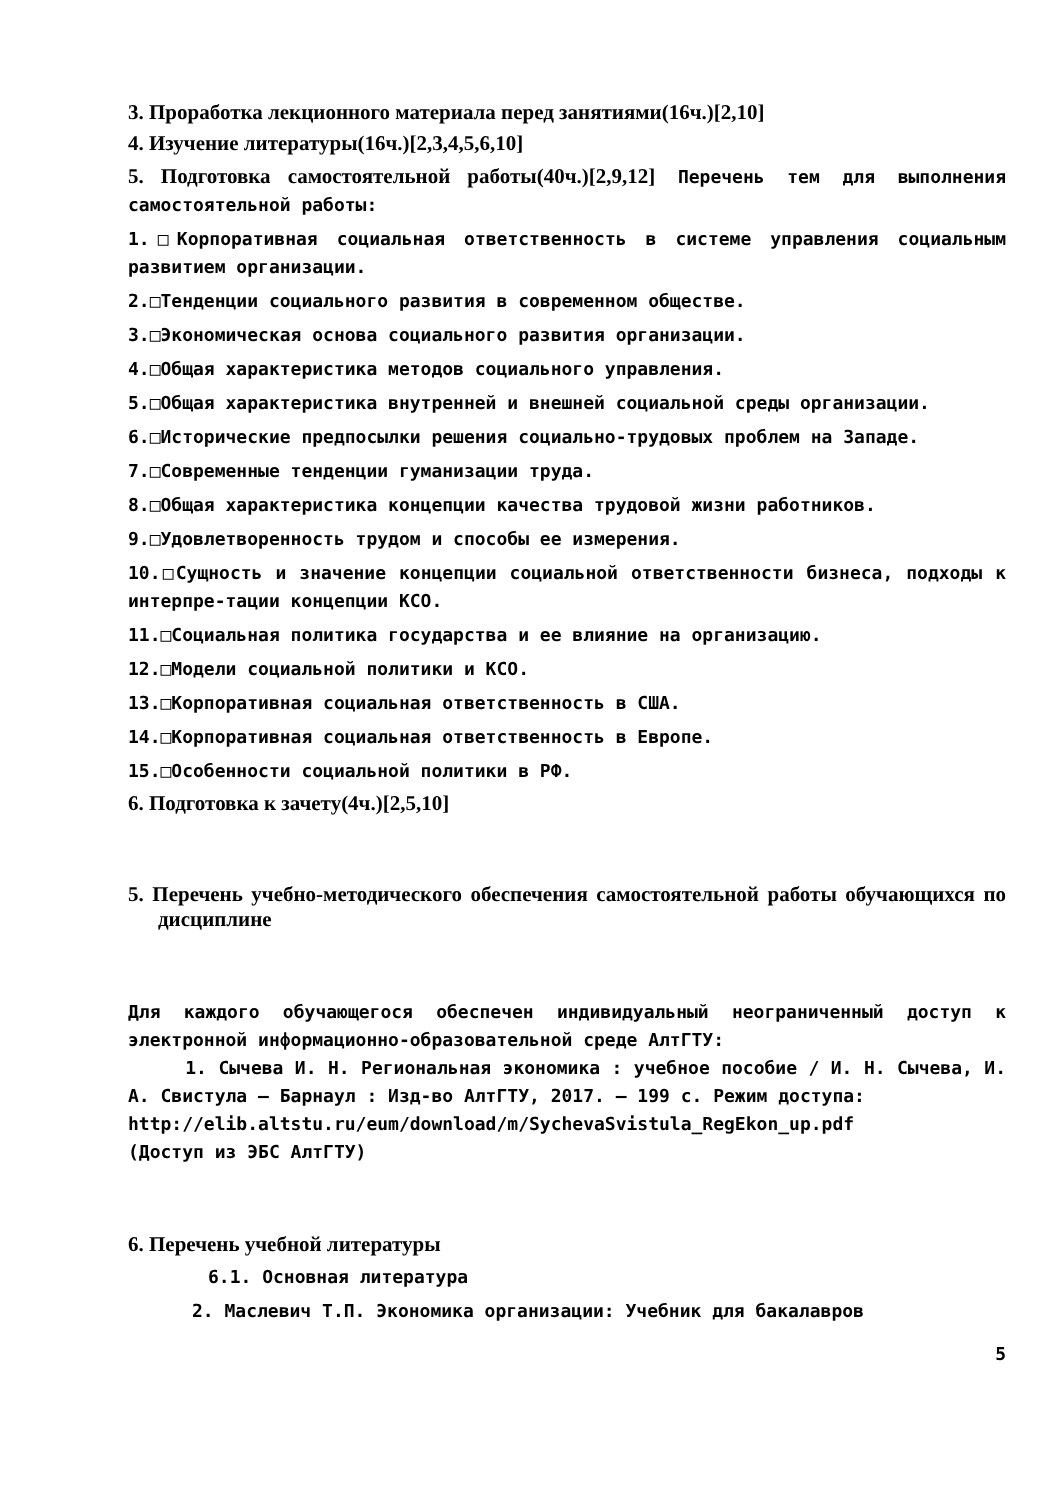3. Проработка лекционного материала перед занятиями(16ч.)[2,10]
4. Изучение литературы(16ч.)[2,3,4,5,6,10]
5. Подготовка самостоятельной работы(40ч.)[2,9,12] Перечень тем для выполнения самостоятельной работы:
1.□Корпоративная социальная ответственность в системе управления социальным развитием организации.
2.□Тенденции социального развития в современном обществе.
3.□Экономическая основа социального развития организации.
4.□Общая характеристика методов социального управления.
5.□Общая характеристика внутренней и внешней социальной среды организации.
6.□Исторические предпосылки решения социально-трудовых проблем на Западе.
7.□Современные тенденции гуманизации труда.
8.□Общая характеристика концепции качества трудовой жизни работников.
9.□Удовлетворенность трудом и способы ее измерения.
10.□Сущность и значение концепции социальной ответственности бизнеса, подходы к интерпре-тации концепции КСО.
11.□Социальная политика государства и ее влияние на организацию.
12.□Модели социальной политики и КСО.
13.□Корпоративная социальная ответственность в США.
14.□Корпоративная социальная ответственность в Европе.
15.□Особенности социальной политики в РФ.
6. Подготовка к зачету(4ч.)[2,5,10]
5. Перечень учебно-методического обеспечения самостоятельной работы обучающихся по дисциплине
Для каждого обучающегося обеспечен индивидуальный неограниченный доступ к электронной информационно-образовательной среде АлтГТУ:
1. Сычева И. Н. Региональная экономика : учебное пособие / И. Н. Сычева, И. А. Свистула – Барнаул : Изд-во АлтГТУ, 2017. – 199 с. Режим доступа:
http://elib.altstu.ru/eum/download/m/SychevaSvistula_RegEkon_up.pdf
(Доступ из ЭБС АлтГТУ)
6. Перечень учебной литературы
6.1. Основная литература
2. Маслевич Т.П. Экономика организации: Учебник для бакалавров
5